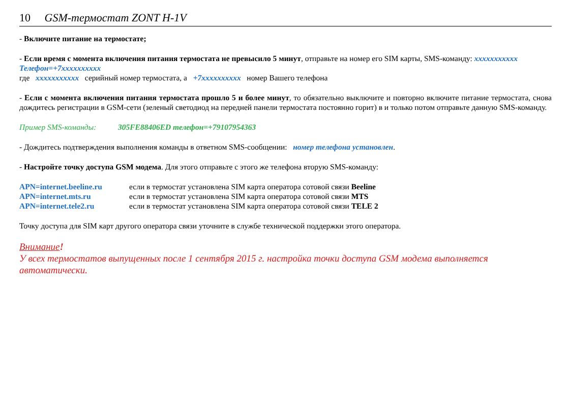10 GSM-термостат ZONT H-1V
- Включите питание на термостате;
- Если время с момента включения питания термостата не превысило 5 минут, отправьте на номер его SIM карты, SMS-команду: xxxxxxxxxxx Телефон=+7xxxxxxxxxx
где xxxxxxxxxxx серийный номер термостата, а +7xxxxxxxxxx номер Вашего телефона
- Если с момента включения питания термостата прошло 5 и более минут, то обязательно выключите и повторно включите питание термостата, снова дождитесь регистрации в GSM-сети (зеленый светодиод на передней панели термостата постоянно горит) в и только потом отправьте данную SMS-команду.
Пример SMS-команды: 305FE88406ED телефон=+79107954363
- Дождитесь подтверждения выполнения команды в ответном SMS-сообщении: номер телефона установлен.
- Настройте точку доступа GSM модема. Для этого отправьте с этого же телефона вторую SMS-команду:
APN=internet.beeline.ru если в термостат установлена SIM карта оператора сотовой связи Beeline
APN=internet.mts.ru если в термостат установлена SIM карта оператора сотовой связи MTS
APN=internet.tele2.ru если в термостат установлена SIM карта оператора сотовой связи TELE 2
Точку доступа для SIM карт другого оператора связи уточните в службе технической поддержки этого оператора.
Внимание!
У всех термостатов выпущенных после 1 сентября 2015 г. настройка точки доступа GSM модема выполняется автоматически.